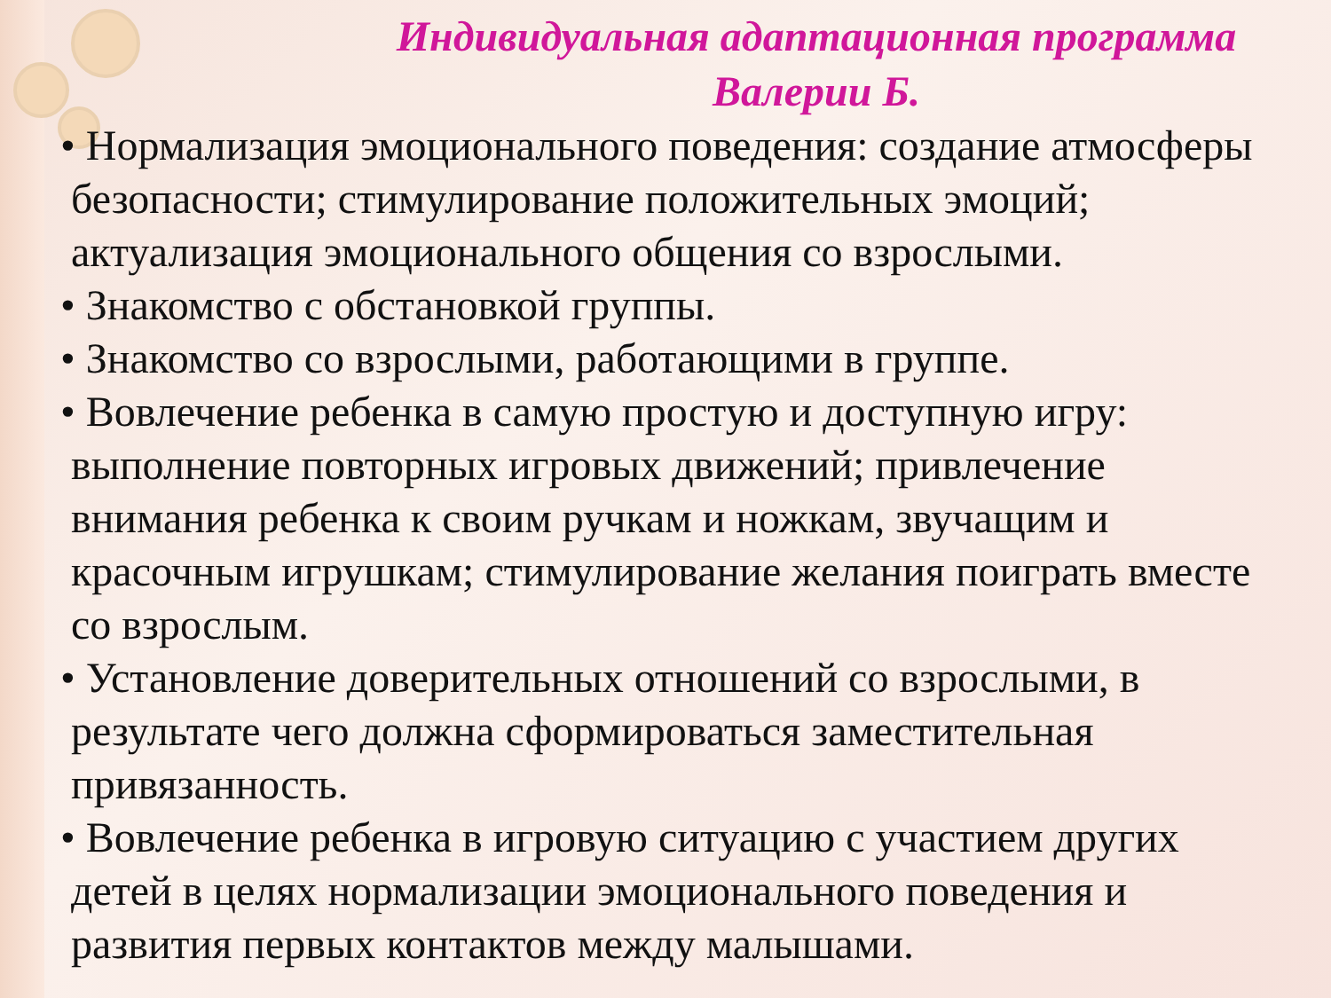Индивидуальная адаптационная программа Валерии Б.
• Нормализация эмоционального поведения: создание атмосферы безопасности; стимулирование положительных эмоций; актуализация эмоционального общения со взрослыми.
• Знакомство с обстановкой группы.
• Знакомство со взрослыми, работающими в группе.
• Вовлечение ребенка в самую простую и доступную игру: выполнение повторных игровых движений; привлечение внимания ребенка к своим ручкам и ножкам, звучащим и красочным игрушкам; стимулирование желания поиграть вместе со взрослым.
• Установление доверительных отношений со взрослыми, в результате чего должна сформироваться заместительная привязанность.
• Вовлечение ребенка в игровую ситуацию с участием других детей в целях нормализации эмоционального поведения и развития первых контактов между малышами.